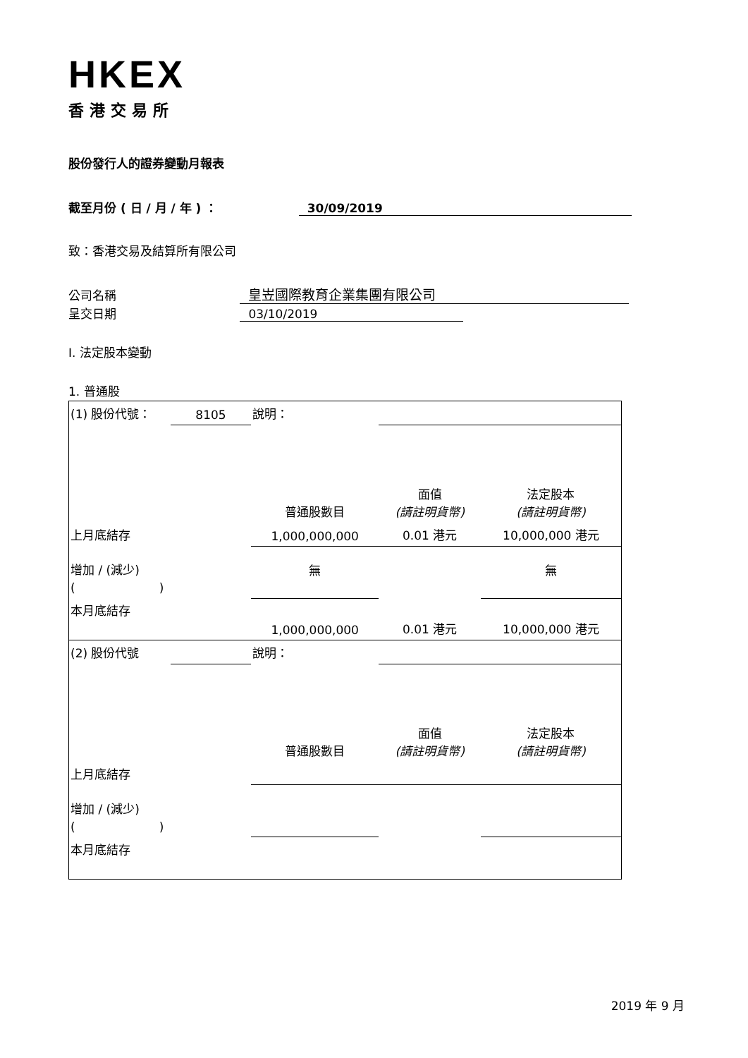HKEX
香港交易所
股份發行人的證券變動月報表
截至月份 ( 日 / 月 / 年 ) ： 30/09/2019
致：香港交易及結算所有限公司
公司名稱 皇岦國際教育企業集團有限公司
呈交日期 03/10/2019
I. 法定股本變動
1. 普通股
| (1) 股份代號： | 8105 | 說明： | | | |
| | | | 普通股數目 | 面值 (請註明貨幣) | 法定股本 (請註明貨幣) |
| 上月底結存 | | | 1,000,000,000 | 0.01 港元 | 10,000,000 港元 |
| 增加 / (減少) ( ) | | | 無 | | 無 |
| 本月底結存 | | | 1,000,000,000 | 0.01 港元 | 10,000,000 港元 |
| (2) 股份代號 | | 說明： | | | |
| | | | 普通股數目 | 面值 (請註明貨幣) | 法定股本 (請註明貨幣) |
| 上月底結存 | | | | | |
| 增加 / (減少) ( ) | | | | | |
| 本月底結存 | | | | | |
2019 年 9 月